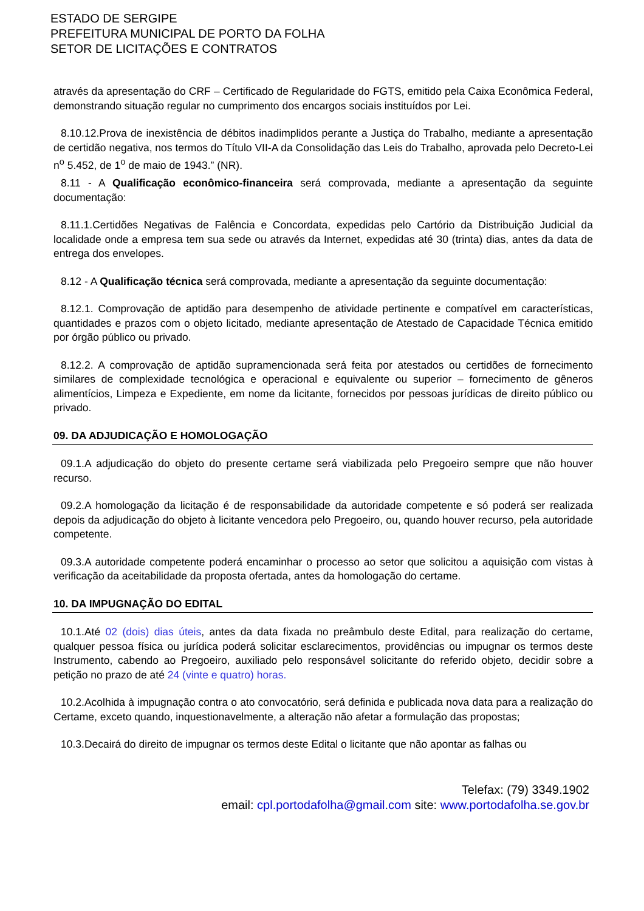ESTADO DE SERGIPE
PREFEITURA MUNICIPAL DE PORTO DA FOLHA
SETOR DE LICITAÇÕES E CONTRATOS
através da apresentação do CRF – Certificado de Regularidade do FGTS, emitido pela Caixa Econômica Federal, demonstrando situação regular no cumprimento dos encargos sociais instituídos por Lei.
8.10.12.Prova de inexistência de débitos inadimplidos perante a Justiça do Trabalho, mediante a apresentação de certidão negativa, nos termos do Título VII-A da Consolidação das Leis do Trabalho, aprovada pelo Decreto-Lei n<sup>o</sup> 5.452, de 1<sup>o</sup> de maio de 1943.” (NR).
8.11 - A Qualificação econômico-financeira será comprovada, mediante a apresentação da seguinte documentação:
8.11.1.Certidões Negativas de Falência e Concordata, expedidas pelo Cartório da Distribuição Judicial da localidade onde a empresa tem sua sede ou através da Internet, expedidas até 30 (trinta) dias, antes da data de entrega dos envelopes.
8.12 - A Qualificação técnica será comprovada, mediante a apresentação da seguinte documentação:
8.12.1. Comprovação de aptidão para desempenho de atividade pertinente e compatível em características, quantidades e prazos com o objeto licitado, mediante apresentação de Atestado de Capacidade Técnica emitido por órgão público ou privado.
8.12.2. A comprovação de aptidão supramencionada será feita por atestados ou certidões de fornecimento similares de complexidade tecnológica e operacional e equivalente ou superior – fornecimento de gêneros alimentícios, Limpeza e Expediente, em nome da licitante, fornecidos por pessoas jurídicas de direito público ou privado.
09. DA ADJUDICAÇÃO E HOMOLOGAÇÃO
09.1.A adjudicação do objeto do presente certame será viabilizada pelo Pregoeiro sempre que não houver recurso.
09.2.A homologação da licitação é de responsabilidade da autoridade competente e só poderá ser realizada depois da adjudicação do objeto à licitante vencedora pelo Pregoeiro, ou, quando houver recurso, pela autoridade competente.
09.3.A autoridade competente poderá encaminhar o processo ao setor que solicitou a aquisição com vistas à verificação da aceitabilidade da proposta ofertada, antes da homologação do certame.
10. DA IMPUGNAÇÃO DO EDITAL
10.1.Até 02 (dois) dias úteis, antes da data fixada no preâmbulo deste Edital, para realização do certame, qualquer pessoa física ou jurídica poderá solicitar esclarecimentos, providências ou impugnar os termos deste Instrumento, cabendo ao Pregoeiro, auxiliado pelo responsável solicitante do referido objeto, decidir sobre a petição no prazo de até 24 (vinte e quatro) horas.
10.2.Acolhida à impugnação contra o ato convocatório, será definida e publicada nova data para a realização do Certame, exceto quando, inquestionavelmente, a alteração não afetar a formulação das propostas;
10.3.Decairá do direito de impugnar os termos deste Edital o licitante que não apontar as falhas ou
Telefax: (79) 3349.1902
email: cpl.portodafolha@gmail.com site: www.portodafolha.se.gov.br